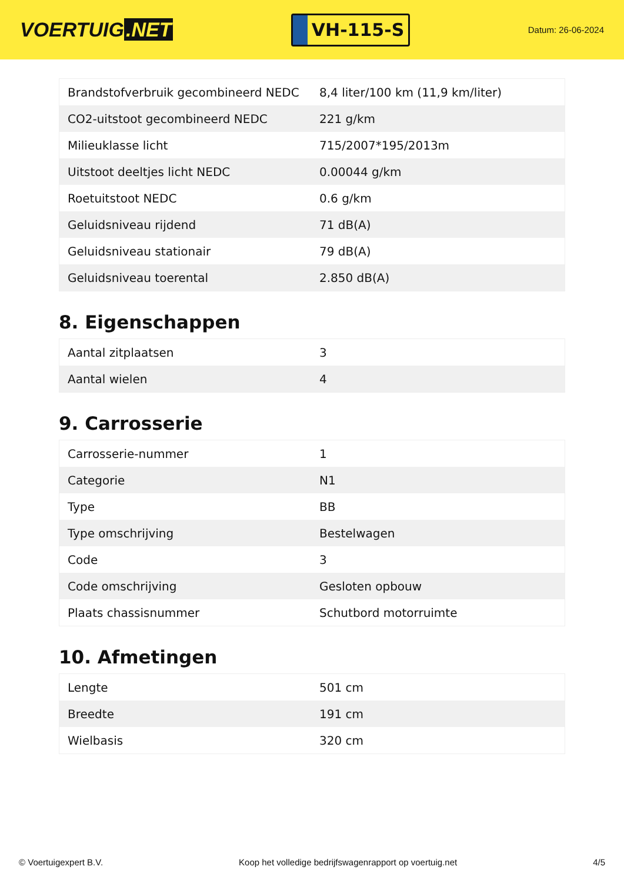VOERTUIG.NET
VH-115-S
Datum: 26-06-2024
| Brandstofverbruik gecombineerd NEDC | 8,4 liter/100 km (11,9 km/liter) |
| CO2-uitstoot gecombineerd NEDC | 221 g/km |
| Milieuklasse licht | 715/2007*195/2013m |
| Uitstoot deeltjes licht NEDC | 0.00044 g/km |
| Roetuitstoot NEDC | 0.6 g/km |
| Geluidsniveau rijdend | 71 dB(A) |
| Geluidsniveau stationair | 79 dB(A) |
| Geluidsniveau toerental | 2.850 dB(A) |
8. Eigenschappen
| Aantal zitplaatsen | 3 |
| Aantal wielen | 4 |
9. Carrosserie
| Carrosserie-nummer | 1 |
| Categorie | N1 |
| Type | BB |
| Type omschrijving | Bestelwagen |
| Code | 3 |
| Code omschrijving | Gesloten opbouw |
| Plaats chassisnummer | Schutbord motorruimte |
10. Afmetingen
| Lengte | 501 cm |
| Breedte | 191 cm |
| Wielbasis | 320 cm |
© Voertuigexpert B.V. Koop het volledige bedrijfswagenrapport op voertuig.net 4/5